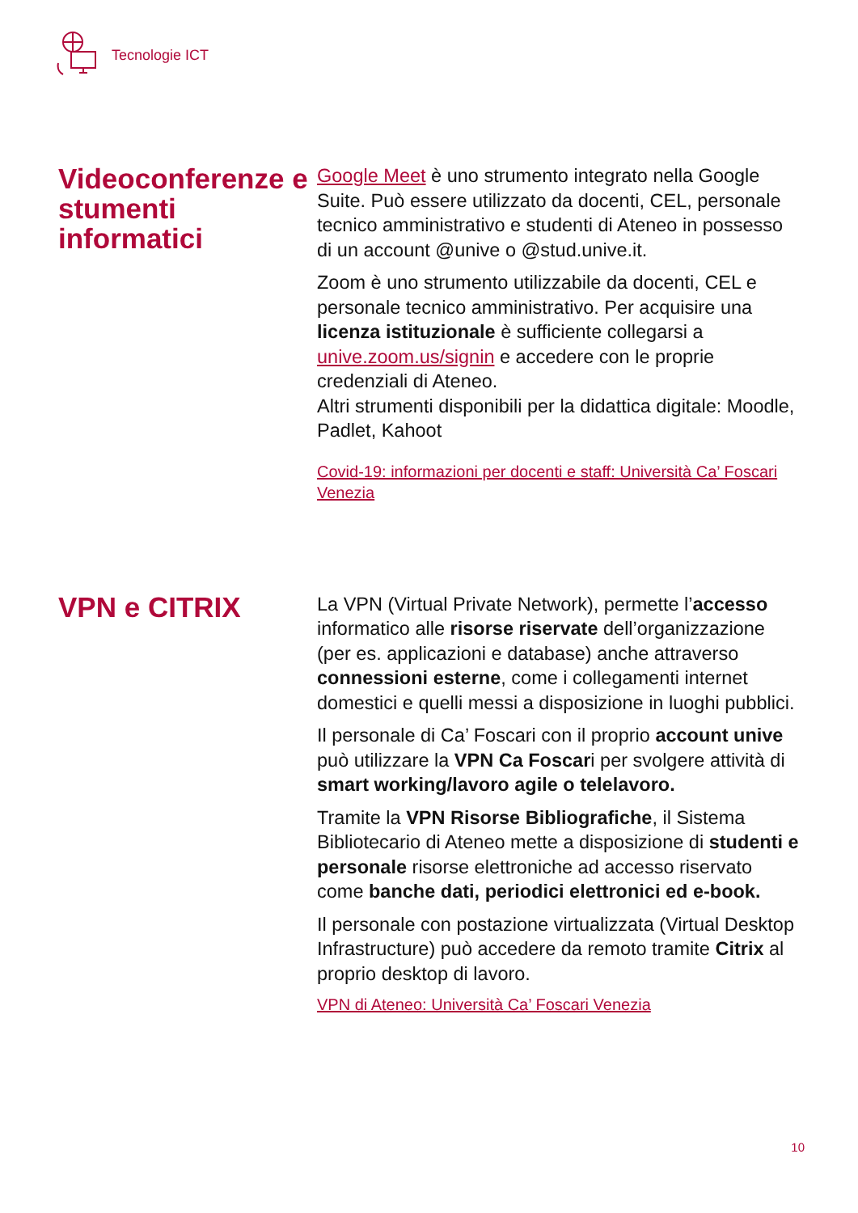Tecnologie ICT
Videoconferenze e stumenti informatici
Google Meet è uno strumento integrato nella Google Suite. Può essere utilizzato da docenti, CEL, personale tecnico amministrativo e studenti di Ateneo in possesso di un account @unive o @stud.unive.it.
Zoom è uno strumento utilizzabile da docenti, CEL e personale tecnico amministrativo. Per acquisire una licenza istituzionale è sufficiente collegarsi a unive.zoom.us/signin e accedere con le proprie credenziali di Ateneo.
Altri strumenti disponibili per la didattica digitale: Moodle, Padlet, Kahoot
Covid-19: informazioni per docenti e staff: Università Ca’ Foscari Venezia
VPN e CITRIX
La VPN (Virtual Private Network), permette l’accesso informatico alle risorse riservate dell’organizzazione (per es. applicazioni e database) anche attraverso connessioni esterne, come i collegamenti internet domestici e quelli messi a disposizione in luoghi pubblici.
Il personale di Ca’ Foscari con il proprio account unive può utilizzare la VPN Ca Foscari per svolgere attività di smart working/lavoro agile o telelavoro.
Tramite la VPN Risorse Bibliografiche, il Sistema Bibliotecario di Ateneo mette a disposizione di studenti e personale risorse elettroniche ad accesso riservato come banche dati, periodici elettronici ed e-book.
Il personale con postazione virtualizzata (Virtual Desktop Infrastructure) può accedere da remoto tramite Citrix al proprio desktop di lavoro.
VPN di Ateneo: Università Ca’ Foscari Venezia
10